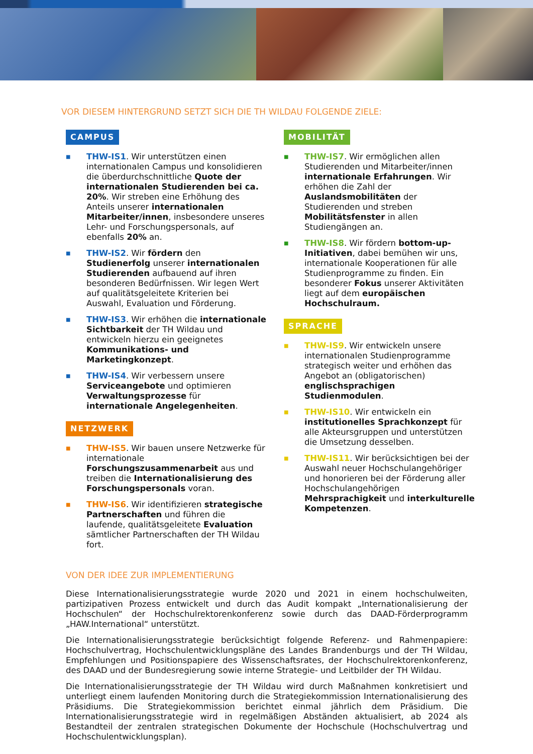VOR DIESEM HINTERGRUND SETZT SICH DIE TH WILDAU FOLGENDE ZIELE:
CAMPUS
■ THW-IS1. Wir unterstützen einen internationalen Campus und konsolidieren die überdurchschnittliche Quote der internationalen Studierenden bei ca. 20%. Wir streben eine Erhöhung des Anteils unserer internationalen Mitarbeiter/innen, insbesondere unseres Lehr- und Forschungspersonals, auf ebenfalls 20% an.
■ THW-IS2. Wir fördern den Studienerfolg unserer internationalen Studierenden aufbauend auf ihren besonderen Bedürfnissen. Wir legen Wert auf qualitätsgeleitete Kriterien bei Auswahl, Evaluation und Förderung.
■ THW-IS3. Wir erhöhen die internationale Sichtbarkeit der TH Wildau und entwickeln hierzu ein geeignetes Kommunikations- und Marketingkonzept.
■ THW-IS4. Wir verbessern unsere Serviceangebote und optimieren Verwaltungsprozesse für internationale Angelegenheiten.
NETZWERK
■ THW-IS5. Wir bauen unsere Netzwerke für internationale Forschungszusammenarbeit aus und treiben die Internationalisierung des Forschungspersonals voran.
■ THW-IS6. Wir identifizieren strategische Partnerschaften und führen die laufende, qualitätsgeleitete Evaluation sämtlicher Partnerschaften der TH Wildau fort.
MOBILITÄT
■ THW-IS7. Wir ermöglichen allen Studierenden und Mitarbeiter/innen internationale Erfahrungen. Wir erhöhen die Zahl der Auslandsmobilitäten der Studierenden und streben Mobilitätsfenster in allen Studiengängen an.
■ THW-IS8. Wir fördern bottom-up-Initiativen, dabei bemühen wir uns, internationale Kooperationen für alle Studienprogramme zu finden. Ein besonderer Fokus unserer Aktivitäten liegt auf dem europäischen Hochschulraum.
SPRACHE
■ THW-IS9. Wir entwickeln unsere internationalen Studienprogramme strategisch weiter und erhöhen das Angebot an (obligatorischen) englischsprachigen Studienmodulen.
■ THW-IS10. Wir entwickeln ein institutionelles Sprachkonzept für alle Akteursgruppen und unterstützen die Umsetzung desselben.
■ THW-IS11. Wir berücksichtigen bei der Auswahl neuer Hochschulangehöriger und honorieren bei der Förderung aller Hochschulangehörigen Mehrsprachigkeit und interkulturelle Kompetenzen.
VON DER IDEE ZUR IMPLEMENTIERUNG
Diese Internationalisierungsstrategie wurde 2020 und 2021 in einem hochschulweiten, partizipativen Prozess entwickelt und durch das Audit kompakt „Internationalisierung der Hochschulen“ der Hochschulrektorenkonferenz sowie durch das DAAD-Förderprogramm „HAW.International“ unterstützt.
Die Internationalisierungsstrategie berücksichtigt folgende Referenz- und Rahmenpapiere: Hochschulvertrag, Hochschulentwicklungspläne des Landes Brandenburgs und der TH Wildau, Empfehlungen und Positionspapiere des Wissenschaftsrates, der Hochschulrektorenkonferenz, des DAAD und der Bundesregierung sowie interne Strategie- und Leitbilder der TH Wildau.
Die Internationalisierungsstrategie der TH Wildau wird durch Maßnahmen konkretisiert und unterliegt einem laufenden Monitoring durch die Strategiekommission Internationalisierung des Präsidiums. Die Strategiekommission berichtet einmal jährlich dem Präsidium. Die Internationalisierungsstrategie wird in regelmäßigen Abständen aktualisiert, ab 2024 als Bestandteil der zentralen strategischen Dokumente der Hochschule (Hochschulvertrag und Hochschulentwicklungsplan).